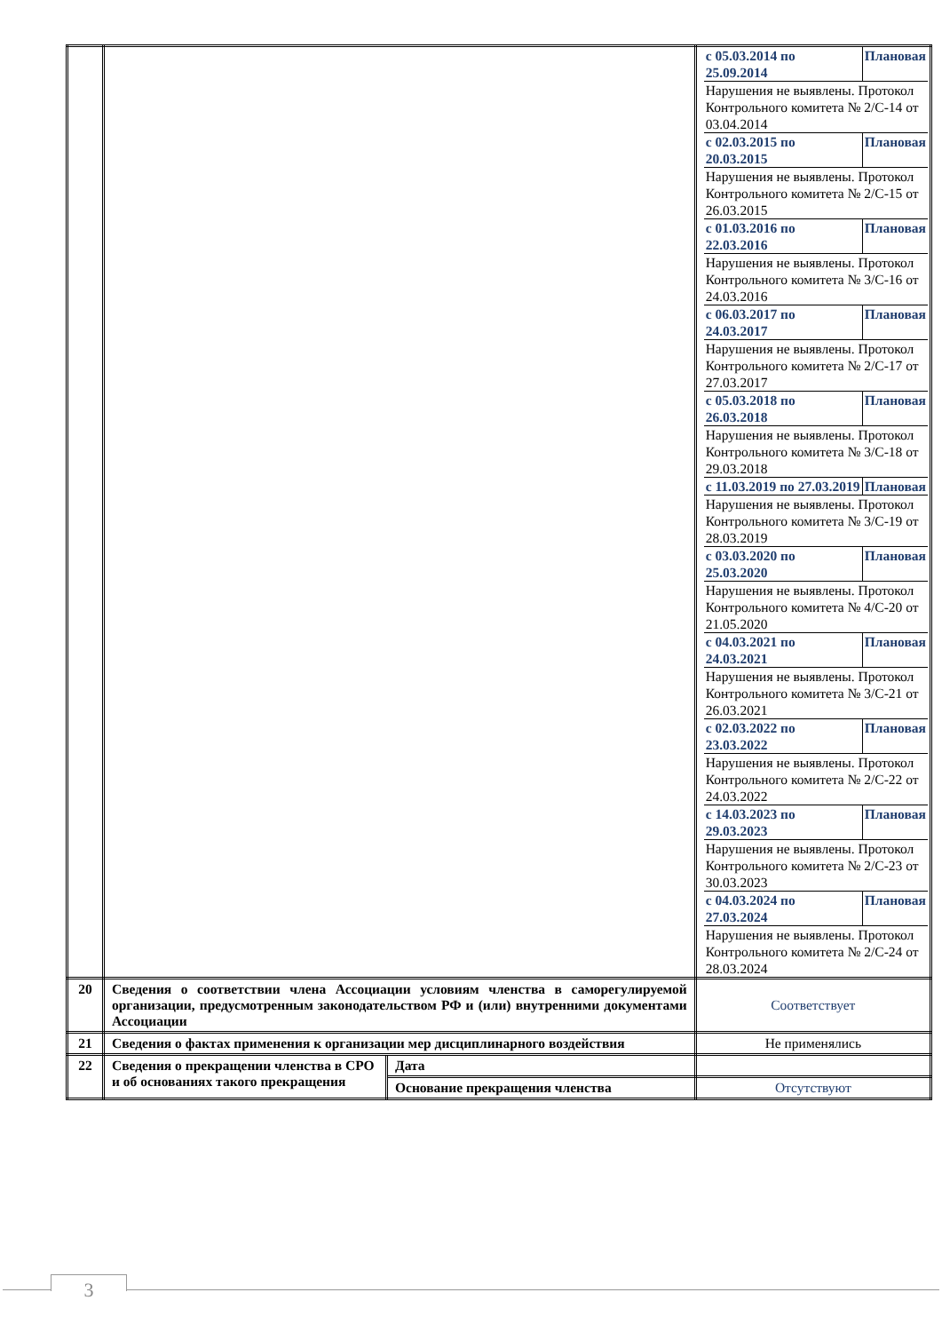| | | | / с 05.03.2014 по 25.09.2014 / Плановая / / Нарушения не выявлены. Протокол Контрольного комитета № 2/С-14 от 03.04.2014 / / / с 02.03.2015 по 20.03.2015 / Плановая / / Нарушения не выявлены. Протокол Контрольного комитета № 2/С-15 от 26.03.2015 / / / с 01.03.2016 по 22.03.2016 / Плановая / / Нарушения не выявлены. Протокол Контрольного комитета № 3/С-16 от 24.03.2016 / / / с 06.03.2017 по 24.03.2017 / Плановая / / Нарушения не выявлены. Протокол Контрольного комитета № 2/С-17 от 27.03.2017 / / / с 05.03.2018 по 26.03.2018 / Плановая / / Нарушения не выявлены. Протокол Контрольного комитета № 3/С-18 от 29.03.2018 / / / с 11.03.2019 по 27.03.2019 / Плановая / / Нарушения не выявлены. Протокол Контрольного комитета № 3/С-19 от 28.03.2019 / / / с 03.03.2020 по 25.03.2020 / Плановая / / Нарушения не выявлены. Протокол Контрольного комитета № 4/С-20 от 21.05.2020 / / / с 04.03.2021 по 24.03.2021 / Плановая / / Нарушения не выявлены. Протокол Контрольного комитета № 3/С-21 от 26.03.2021 / / / с 02.03.2022 по 23.03.2022 / Плановая / / Нарушения не выявлены. Протокол Контрольного комитета № 2/С-22 от 24.03.2022 / / / с 14.03.2023 по 29.03.2023 / Плановая / / Нарушения не выявлены. Протокол Контрольного комитета № 2/С-23 от 30.03.2023 / / / с 04.03.2024 по 27.03.2024 / Плановая / / Нарушения не выявлены. Протокол Контрольного комитета № 2/С-24 от 28.03.2024 / / |
| 20 | Сведения о соответствии члена Ассоциации условиям членства в саморегулируемой организации, предусмотренным законодательством РФ и (или) внутренними документами Ассоциации | | Соответствует |
| 21 | Сведения о фактах применения к организации мер дисциплинарного воздействия | | Не применялись |
| 22 | Сведения о прекращении членства в СРО и об основаниях такого прекращения | Дата | |
| | | Основание прекращения членства | Отсутствуют |
3